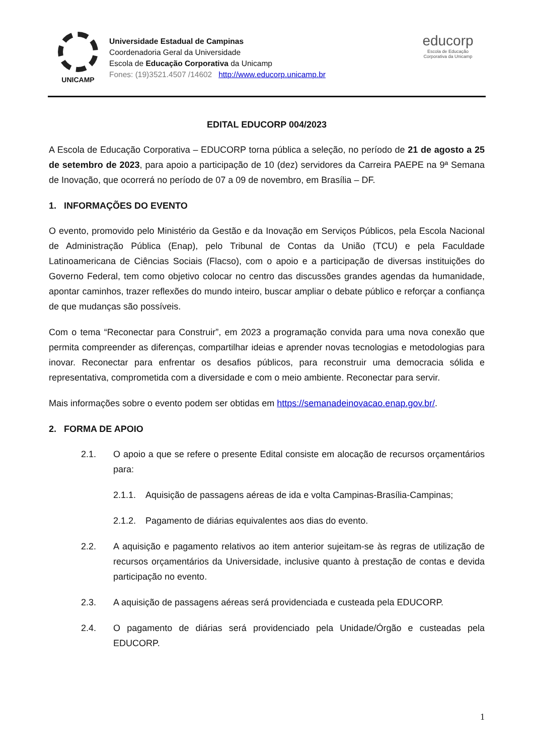UNICAMP
Universidade Estadual de Campinas
Coordenadoria Geral da Universidade
Escola de Educação Corporativa da Unicamp
Fones: (19)3521.4507 /14602 http://www.educorp.unicamp.br
educorp
Escola de Educação
Corporativa da Unicamp
EDITAL EDUCORP 004/2023
A Escola de Educação Corporativa – EDUCORP torna pública a seleção, no período de 21 de agosto a 25 de setembro de 2023, para apoio a participação de 10 (dez) servidores da Carreira PAEPE na 9ª Semana de Inovação, que ocorrerá no período de 07 a 09 de novembro, em Brasília – DF.
1. INFORMAÇÕES DO EVENTO
O evento, promovido pelo Ministério da Gestão e da Inovação em Serviços Públicos, pela Escola Nacional de Administração Pública (Enap), pelo Tribunal de Contas da União (TCU) e pela Faculdade Latinoamericana de Ciências Sociais (Flacso), com o apoio e a participação de diversas instituições do Governo Federal, tem como objetivo colocar no centro das discussões grandes agendas da humanidade, apontar caminhos, trazer reflexões do mundo inteiro, buscar ampliar o debate público e reforçar a confiança de que mudanças são possíveis.
Com o tema “Reconectar para Construir”, em 2023 a programação convida para uma nova conexão que permita compreender as diferenças, compartilhar ideias e aprender novas tecnologias e metodologias para inovar. Reconectar para enfrentar os desafios públicos, para reconstruir uma democracia sólida e representativa, comprometida com a diversidade e com o meio ambiente. Reconectar para servir.
Mais informações sobre o evento podem ser obtidas em https://semanadeinovacao.enap.gov.br/.
2. FORMA DE APOIO
2.1. O apoio a que se refere o presente Edital consiste em alocação de recursos orçamentários para:
2.1.1. Aquisição de passagens aéreas de ida e volta Campinas-Brasília-Campinas;
2.1.2. Pagamento de diárias equivalentes aos dias do evento.
2.2. A aquisição e pagamento relativos ao item anterior sujeitam-se às regras de utilização de recursos orçamentários da Universidade, inclusive quanto à prestação de contas e devida participação no evento.
2.3. A aquisição de passagens aéreas será providenciada e custeada pela EDUCORP.
2.4. O pagamento de diárias será providenciado pela Unidade/Órgão e custeadas pela EDUCORP.
1